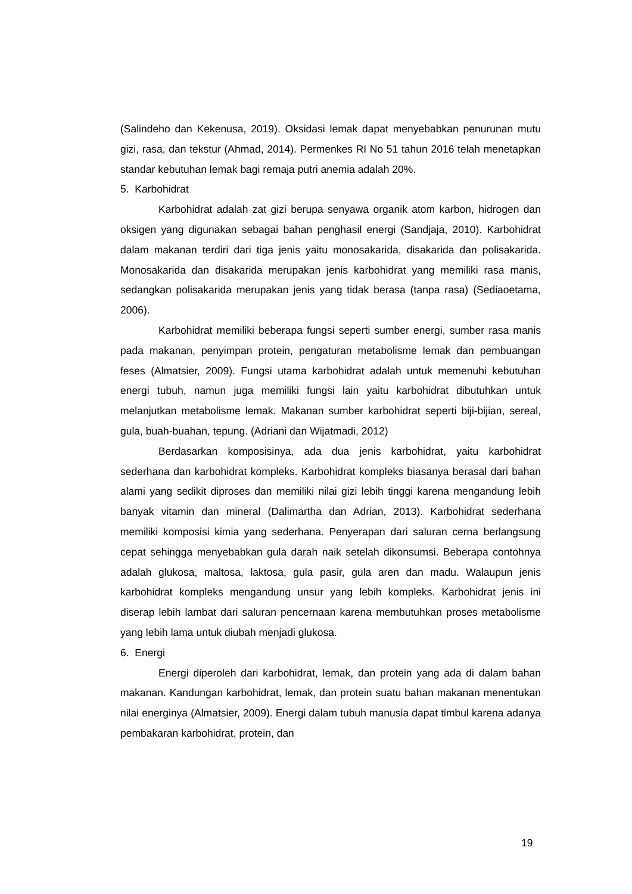(Salindeho dan Kekenusa, 2019). Oksidasi lemak dapat menyebabkan penurunan mutu gizi, rasa, dan tekstur (Ahmad, 2014). Permenkes RI No 51 tahun 2016 telah menetapkan standar kebutuhan lemak bagi remaja putri anemia adalah 20%.
5. Karbohidrat
Karbohidrat adalah zat gizi berupa senyawa organik atom karbon, hidrogen dan oksigen yang digunakan sebagai bahan penghasil energi (Sandjaja, 2010). Karbohidrat dalam makanan terdiri dari tiga jenis yaitu monosakarida, disakarida dan polisakarida. Monosakarida dan disakarida merupakan jenis karbohidrat yang memiliki rasa manis, sedangkan polisakarida merupakan jenis yang tidak berasa (tanpa rasa) (Sediaoetama, 2006).
Karbohidrat memiliki beberapa fungsi seperti sumber energi, sumber rasa manis pada makanan, penyimpan protein, pengaturan metabolisme lemak dan pembuangan feses (Almatsier, 2009). Fungsi utama karbohidrat adalah untuk memenuhi kebutuhan energi tubuh, namun juga memiliki fungsi lain yaitu karbohidrat dibutuhkan untuk melanjutkan metabolisme lemak. Makanan sumber karbohidrat seperti biji-bijian, sereal, gula, buah-buahan, tepung. (Adriani dan Wijatmadi, 2012)
Berdasarkan komposisinya, ada dua jenis karbohidrat, yaitu karbohidrat sederhana dan karbohidrat kompleks. Karbohidrat kompleks biasanya berasal dari bahan alami yang sedikit diproses dan memiliki nilai gizi lebih tinggi karena mengandung lebih banyak vitamin dan mineral (Dalimartha dan Adrian, 2013). Karbohidrat sederhana memiliki komposisi kimia yang sederhana. Penyerapan dari saluran cerna berlangsung cepat sehingga menyebabkan gula darah naik setelah dikonsumsi. Beberapa contohnya adalah glukosa, maltosa, laktosa, gula pasir, gula aren dan madu. Walaupun jenis karbohidrat kompleks mengandung unsur yang lebih kompleks. Karbohidrat jenis ini diserap lebih lambat dari saluran pencernaan karena membutuhkan proses metabolisme yang lebih lama untuk diubah menjadi glukosa.
6. Energi
Energi diperoleh dari karbohidrat, lemak, dan protein yang ada di dalam bahan makanan. Kandungan karbohidrat, lemak, dan protein suatu bahan makanan menentukan nilai energinya (Almatsier, 2009). Energi dalam tubuh manusia dapat timbul karena adanya pembakaran karbohidrat, protein, dan
19